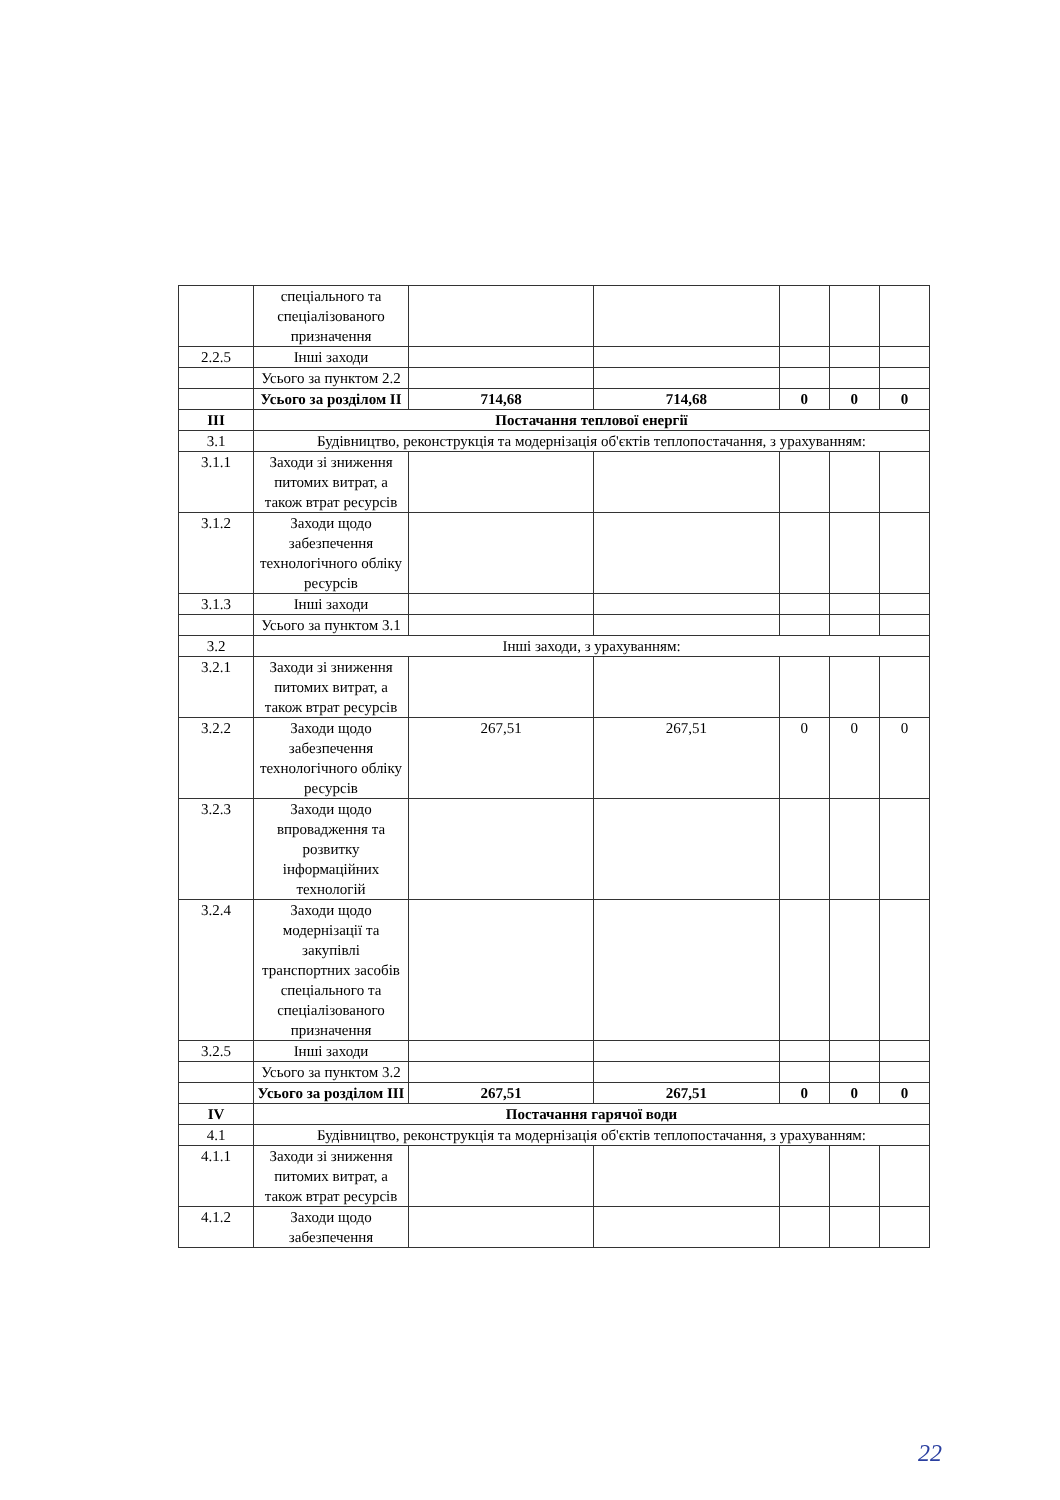| | спеціального та спеціалізованого призначення | | | | | |
| 2.2.5 | Інші заходи | | | | | |
| | Усього за пунктом 2.2 | | | | | |
| | Усього за розділом II | 714,68 | 714,68 | 0 | 0 | 0 |
| III | Постачання теплової енергії | | | | | |
| 3.1 | Будівництво, реконструкція та модернізація об'єктів теплопостачання, з урахуванням: | | | | | |
| 3.1.1 | Заходи зі зниження питомих витрат, а також втрат ресурсів | | | | | |
| 3.1.2 | Заходи щодо забезпечення технологічного обліку ресурсів | | | | | |
| 3.1.3 | Інші заходи | | | | | |
| | Усього за пунктом 3.1 | | | | | |
| 3.2 | Інші заходи, з урахуванням: | | | | | |
| 3.2.1 | Заходи зі зниження питомих витрат, а також втрат ресурсів | | | | | |
| 3.2.2 | Заходи щодо забезпечення технологічного обліку ресурсів | 267,51 | 267,51 | 0 | 0 | 0 |
| 3.2.3 | Заходи щодо впровадження та розвитку інформаційних технологій | | | | | |
| 3.2.4 | Заходи щодо модернізації та закупівлі транспортних засобів спеціального та спеціалізованого призначення | | | | | |
| 3.2.5 | Інші заходи | | | | | |
| | Усього за пунктом 3.2 | | | | | |
| | Усього за розділом III | 267,51 | 267,51 | 0 | 0 | 0 |
| IV | Постачання гарячої води | | | | | |
| 4.1 | Будівництво, реконструкція та модернізація об'єктів теплопостачання, з урахуванням: | | | | | |
| 4.1.1 | Заходи зі зниження питомих витрат, а також втрат ресурсів | | | | | |
| 4.1.2 | Заходи щодо забезпечення | | | | | |
22